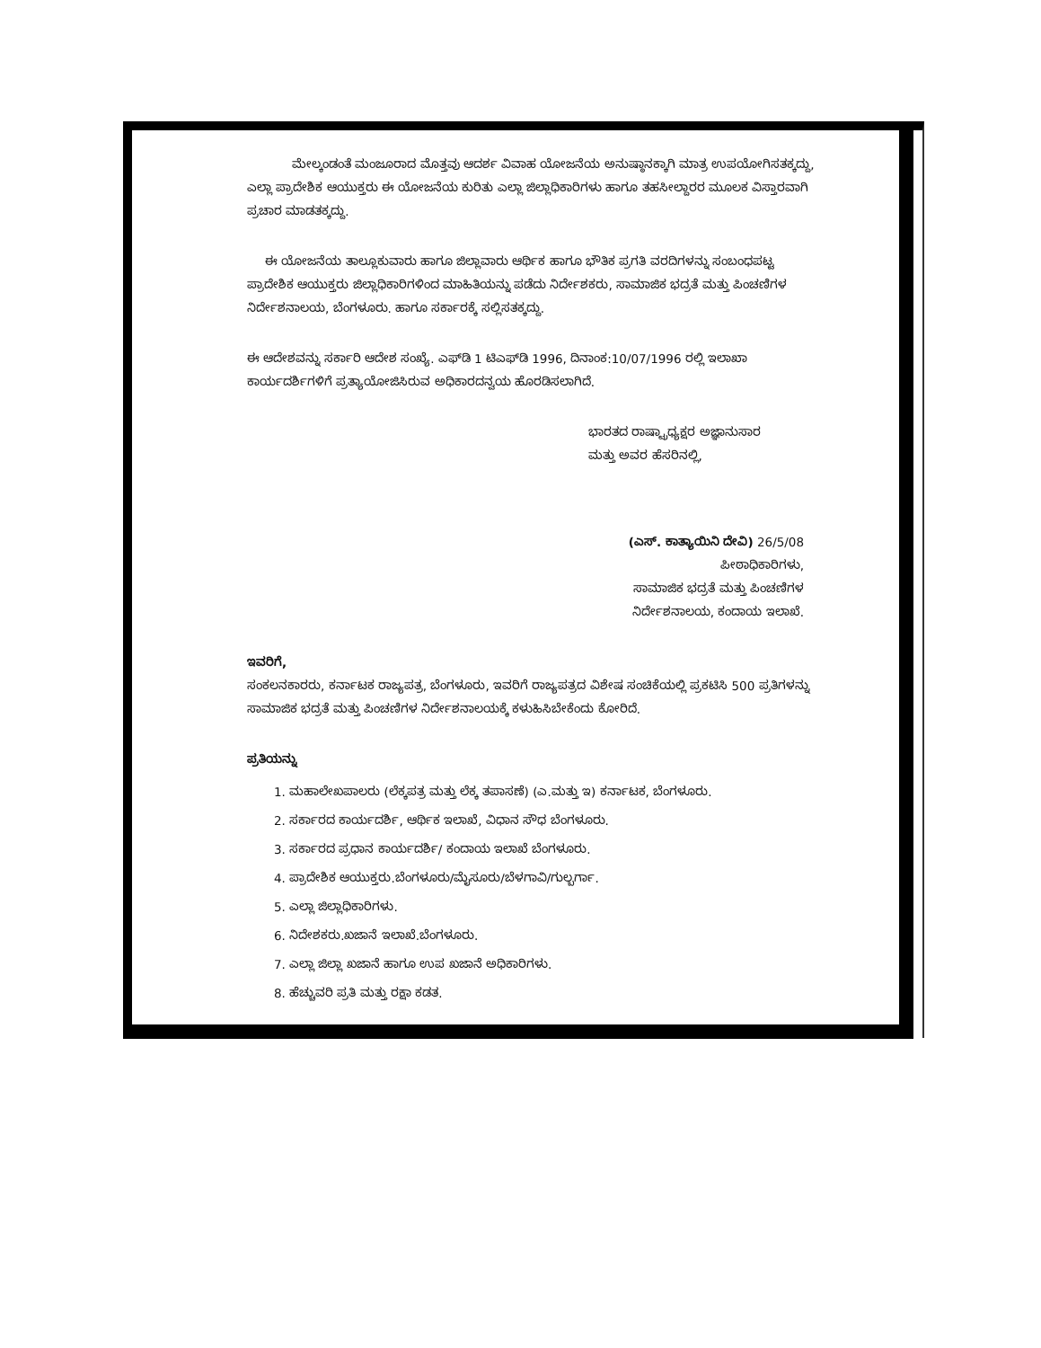ಮೇಲ್ಕಂಡಂತೆ ಮಂಜೂರಾದ ಮೊತ್ತವು ಆದರ್ಶ ವಿವಾಹ ಯೋಜನೆಯ ಅನುಷ್ಠಾನಕ್ಕಾಗಿ ಮಾತ್ರ ಉಪಯೋಗಿಸತಕ್ಕದ್ದು, ಎಲ್ಲಾ ಪ್ರಾದೇಶಿಕ ಆಯುಕ್ತರು ಈ ಯೋಜನೆಯ ಕುರಿತು ಎಲ್ಲಾ ಜಿಲ್ಲಾಧಿಕಾರಿಗಳು ಹಾಗೂ ತಹಸೀಲ್ದಾರರ ಮೂಲಕ ವಿಸ್ತಾರವಾಗಿ ಪ್ರಚಾರ ಮಾಡತಕ್ಕದ್ದು.
ಈ ಯೋಜನೆಯ ತಾಲ್ಲೂಕುವಾರು ಹಾಗೂ ಜಿಲ್ಲಾವಾರು ಆರ್ಥಿಕ ಹಾಗೂ ಭೌತಿಕ ಪ್ರಗತಿ ವರದಿಗಳನ್ನು ಸಂಬಂಧಪಟ್ಟ ಪ್ರಾದೇಶಿಕ ಆಯುಕ್ತರು ಜಿಲ್ಲಾಧಿಕಾರಿಗಳಿಂದ ಮಾಹಿತಿಯನ್ನು ಪಡೆದು ನಿರ್ದೇಶಕರು, ಸಾಮಾಜಿಕ ಭದ್ರತೆ ಮತ್ತು ಪಿಂಚಣಿಗಳ ನಿರ್ದೇಶನಾಲಯ, ಬೆಂಗಳೂರು. ಹಾಗೂ ಸರ್ಕಾರಕ್ಕೆ ಸಲ್ಲಿಸತಕ್ಕದ್ದು.
ಈ ಆದೇಶವನ್ನು ಸರ್ಕಾರಿ ಆದೇಶ ಸಂಖ್ಯೆ. ಎಫ್‌ಡಿ 1 ಟಿಎಫ್‌ಡಿ 1996, ದಿನಾಂಕ:10/07/1996 ರಲ್ಲಿ ಇಲಾಖಾ ಕಾರ್ಯದರ್ಶಿಗಳಿಗೆ ಪ್ರತ್ಯಾಯೋಜಿಸಿರುವ ಅಧಿಕಾರದನ್ವಯ ಹೊರಡಿಸಲಾಗಿದೆ.
ಭಾರತದ ರಾಷ್ಟ್ರಾಧ್ಯಕ್ಷರ ಅಜ್ಞಾನುಸಾರ
ಮತ್ತು ಅವರ ಹೆಸರಿನಲ್ಲಿ,
(ಎಸ್. ಕಾತ್ಯಾಯಿನಿ ದೇವಿ) 26/5/08
ಪೀಠಾಧಿಕಾರಿಗಳು,
ಸಾಮಾಜಿಕ ಭದ್ರತೆ ಮತ್ತು ಪಿಂಚಣಿಗಳ
ನಿರ್ದೇಶನಾಲಯ, ಕಂದಾಯ ಇಲಾಖೆ.
ಇವರಿಗೆ,
ಸಂಕಲನಕಾರರು, ಕರ್ನಾಟಕ ರಾಜ್ಯಪತ್ರ, ಬೆಂಗಳೂರು, ಇವರಿಗೆ ರಾಜ್ಯಪತ್ರದ ವಿಶೇಷ ಸಂಚಿಕೆಯಲ್ಲಿ ಪ್ರಕಟಿಸಿ 500 ಪ್ರತಿಗಳನ್ನು ಸಾಮಾಜಿಕ ಭದ್ರತೆ ಮತ್ತು ಪಿಂಚಣಿಗಳ ನಿರ್ದೇಶನಾಲಯಕ್ಕೆ ಕಳುಹಿಸಿಬೇಕೆಂದು ಕೋರಿದೆ.
ಪ್ರತಿಯನ್ನು
1. ಮಹಾಲೇಖಪಾಲರು (ಲೆಕ್ಕಪತ್ರ ಮತ್ತು ಲೆಕ್ಕ ತಪಾಸಣೆ) (ಎ.ಮತ್ತು ಇ) ಕರ್ನಾಟಕ, ಬೆಂಗಳೂರು.
2. ಸರ್ಕಾರದ ಕಾರ್ಯದರ್ಶಿ, ಆರ್ಥಿಕ ಇಲಾಖೆ, ವಿಧಾನ ಸೌಧ ಬೆಂಗಳೂರು.
3. ಸರ್ಕಾರದ ಪ್ರಧಾನ ಕಾರ್ಯದರ್ಶಿ/ ಕಂದಾಯ ಇಲಾಖೆ ಬೆಂಗಳೂರು.
4. ಪ್ರಾದೇಶಿಕ ಆಯುಕ್ತರು.ಬೆಂಗಳೂರು/ಮೈಸೂರು/ಬೆಳಗಾವಿ/ಗುಲ್ಬರ್ಗಾ.
5. ಎಲ್ಲಾ ಜಿಲ್ಲಾಧಿಕಾರಿಗಳು.
6. ನಿದೇಶಕರು.ಖಜಾನೆ ಇಲಾಖೆ.ಬೆಂಗಳೂರು.
7. ಎಲ್ಲಾ ಜಿಲ್ಲಾ ಖಜಾನೆ ಹಾಗೂ ಉಪ ಖಜಾನೆ ಅಧಿಕಾರಿಗಳು.
8. ಹೆಚ್ಚುವರಿ ಪ್ರತಿ ಮತ್ತು ರಕ್ಷಾ ಕಡತ.